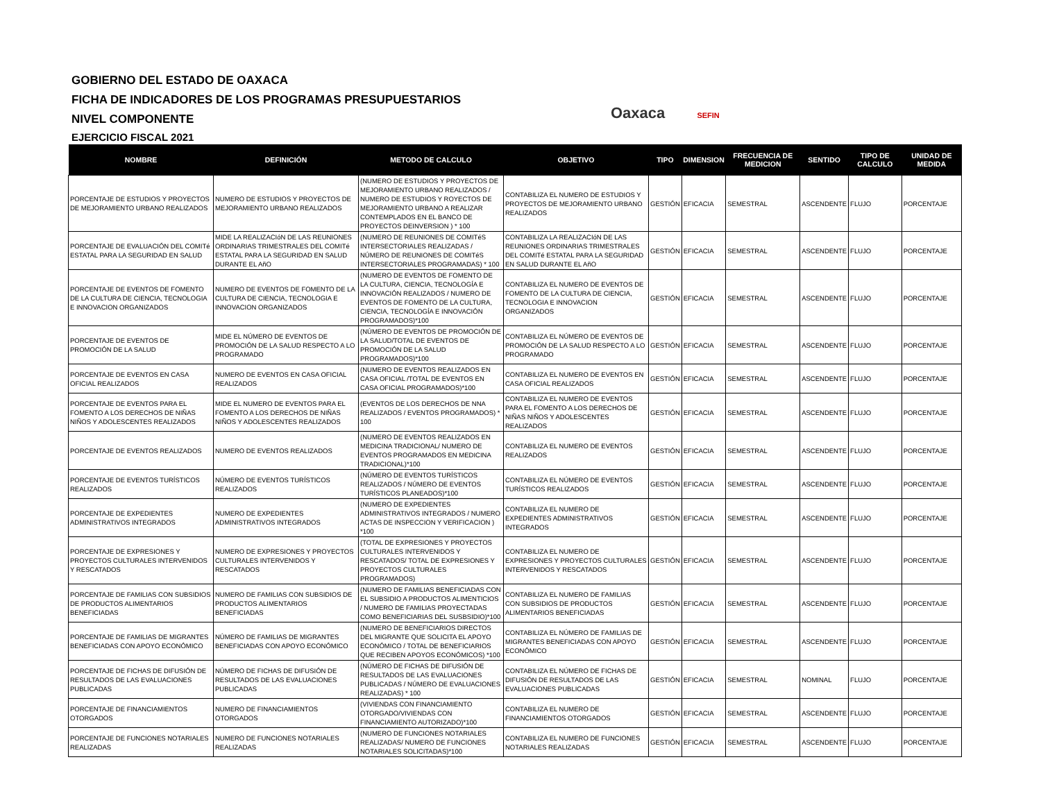GOBIERNO DEL ESTADO DE OAXACA
FICHA DE INDICADORES DE LOS PROGRAMAS PRESUPUESTARIOS
NIVEL COMPONENTE
EJERCICIO FISCAL 2021
Oaxaca SEFIN
| NOMBRE | DEFINICIÓN | METODO DE CALCULO | OBJETIVO | TIPO | DIMENSION | FRECUENCIA DE MEDICION | SENTIDO | TIPO DE CALCULO | UNIDAD DE MEDIDA |
| --- | --- | --- | --- | --- | --- | --- | --- | --- | --- |
| PORCENTAJE DE ESTUDIOS Y PROYECTOS DE MEJORAMIENTO URBANO REALIZADOS | NUMERO DE ESTUDIOS Y PROYECTOS DE MEJORAMIENTO URBANO REALIZADOS | (NUMERO DE ESTUDIOS Y PROYECTOS DE MEJORAMIENTO URBANO REALIZADOS / NUMERO DE ESTUDIOS Y ROYECTOS DE MEJORAMIENTO URBANO A REALIZAR CONTEMPLADOS EN EL BANCO DE PROYECTOS DEINVERSION ) * 100 | CONTABILIZA EL NUMERO DE ESTUDIOS Y PROYECTOS DE MEJORAMIENTO URBANO REALIZADOS | GESTIÓN | EFICACIA | SEMESTRAL | ASCENDENTE | FLUJO | PORCENTAJE |
| PORCENTAJE DE EVALUACIÓN DEL COMITé ESTATAL PARA LA SEGURIDAD EN SALUD | MIDE LA REALIZACIóN DE LAS REUNIONES ORDINARIAS TRIMESTRALES DEL COMITé ESTATAL PARA LA SEGURIDAD EN SALUD DURANTE EL AñO | (NUMERO DE REUNIONES DE COMITéS INTERSECTORIALES REALIZADAS / NÚMERO DE REUNIONES DE COMITéS INTERSECTORIALES PROGRAMADAS) * 100 | CONTABILIZA LA REALIZACIóN DE LAS REUNIONES ORDINARIAS TRIMESTRALES DEL COMITé ESTATAL PARA LA SEGURIDAD EN SALUD DURANTE EL AñO | GESTIÓN | EFICACIA | SEMESTRAL | ASCENDENTE | FLUJO | PORCENTAJE |
| PORCENTAJE DE EVENTOS DE FOMENTO DE LA CULTURA DE CIENCIA, TECNOLOGIA E INNOVACION ORGANIZADOS | NUMERO DE EVENTOS DE FOMENTO DE LA CULTURA DE CIENCIA, TECNOLOGIA E INNOVACION ORGANIZADOS | (NUMERO DE EVENTOS DE FOMENTO DE LA CULTURA, CIENCIA, TECNOLOGÍA E INNOVACIÓN REALIZADOS / NUMERO DE EVENTOS DE FOMENTO DE LA CULTURA, CIENCIA, TECNOLOGÍA E INNOVACIÓN PROGRAMADOS)*100 | CONTABILIZA EL NUMERO DE EVENTOS DE FOMENTO DE LA CULTURA DE CIENCIA, TECNOLOGIA E INNOVACION ORGANIZADOS | GESTIÓN | EFICACIA | SEMESTRAL | ASCENDENTE | FLUJO | PORCENTAJE |
| PORCENTAJE DE EVENTOS DE PROMOCIÓN DE LA SALUD | MIDE EL NÚMERO DE EVENTOS DE PROMOCIÓN DE LA SALUD RESPECTO A LO PROGRAMADO | (NÚMERO DE EVENTOS DE PROMOCIÓN DE LA SALUD/TOTAL DE EVENTOS DE PROMOCIÓN DE LA SALUD PROGRAMADOS)*100 | CONTABILIZA EL NÚMERO DE EVENTOS DE PROMOCIÓN DE LA SALUD RESPECTO A LO PROGRAMADO | GESTIÓN | EFICACIA | SEMESTRAL | ASCENDENTE | FLUJO | PORCENTAJE |
| PORCENTAJE DE EVENTOS EN CASA OFICIAL REALIZADOS | NUMERO DE EVENTOS EN CASA OFICIAL REALIZADOS | (NUMERO DE EVENTOS REALIZADOS EN CASA OFICIAL /TOTAL DE EVENTOS EN CASA OFICIAL PROGRAMADOS)*100 | CONTABILIZA EL NUMERO DE EVENTOS EN CASA OFICIAL REALIZADOS | GESTIÓN | EFICACIA | SEMESTRAL | ASCENDENTE | FLUJO | PORCENTAJE |
| PORCENTAJE DE EVENTOS PARA EL FOMENTO A LOS DERECHOS DE NIÑAS NIÑOS Y ADOLESCENTES REALIZADOS | MIDE EL NUMERO DE EVENTOS PARA EL FOMENTO A LOS DERECHOS DE NIÑAS NIÑOS Y ADOLESCENTES REALIZADOS | (EVENTOS DE LOS DERECHOS DE NNA REALIZADOS / EVENTOS PROGRAMADOS) * 100 | CONTABILIZA EL NUMERO DE EVENTOS PARA EL FOMENTO A LOS DERECHOS DE NIÑAS NIÑOS Y ADOLESCENTES REALIZADOS | GESTIÓN | EFICACIA | SEMESTRAL | ASCENDENTE | FLUJO | PORCENTAJE |
| PORCENTAJE DE EVENTOS REALIZADOS | NUMERO DE EVENTOS REALIZADOS | (NUMERO DE EVENTOS REALIZADOS EN MEDICINA TRADICIONAL/ NUMERO DE EVENTOS PROGRAMADOS EN MEDICINA TRADICIONAL)*100 | CONTABILIZA EL NUMERO DE EVENTOS REALIZADOS | GESTIÓN | EFICACIA | SEMESTRAL | ASCENDENTE | FLUJO | PORCENTAJE |
| PORCENTAJE DE EVENTOS TURÍSTICOS REALIZADOS | NÚMERO DE EVENTOS TURÍSTICOS REALIZADOS | (NÚMERO DE EVENTOS TURÍSTICOS REALIZADOS / NÚMERO DE EVENTOS TURÍSTICOS PLANEADOS)*100 | CONTABILIZA EL NÚMERO DE EVENTOS TURÍSTICOS REALIZADOS | GESTIÓN | EFICACIA | SEMESTRAL | ASCENDENTE | FLUJO | PORCENTAJE |
| PORCENTAJE DE EXPEDIENTES ADMINISTRATIVOS INTEGRADOS | NUMERO DE EXPEDIENTES ADMINISTRATIVOS INTEGRADOS | (NUMERO DE EXPEDIENTES ADMINISTRATIVOS INTEGRADOS / NUMERO ACTAS DE INSPECCION Y VERIFICACION ) *100 | CONTABILIZA EL NUMERO DE EXPEDIENTES ADMINISTRATIVOS INTEGRADOS | GESTIÓN | EFICACIA | SEMESTRAL | ASCENDENTE | FLUJO | PORCENTAJE |
| PORCENTAJE DE EXPRESIONES Y PROYECTOS CULTURALES INTERVENIDOS Y RESCATADOS | NUMERO DE EXPRESIONES Y PROYECTOS CULTURALES INTERVENIDOS Y RESCATADOS | (TOTAL DE EXPRESIONES Y PROYECTOS CULTURALES INTERVENIDOS Y RESCATADOS/ TOTAL DE EXPRESIONES Y PROYECTOS CULTURALES PROGRAMADOS) | CONTABILIZA EL NUMERO DE EXPRESIONES Y PROYECTOS CULTURALES INTERVENIDOS Y RESCATADOS | GESTIÓN | EFICACIA | SEMESTRAL | ASCENDENTE | FLUJO | PORCENTAJE |
| PORCENTAJE DE FAMILIAS CON SUBSIDIOS DE PRODUCTOS ALIMENTARIOS BENEFICIADAS | NUMERO DE FAMILIAS CON SUBSIDIOS DE PRODUCTOS ALIMENTARIOS BENEFICIADAS | (NUMERO DE FAMILIAS BENEFICIADAS CON EL SUBSIDIO A PRODUCTOS ALIMENTICIOS / NUMERO DE FAMILIAS PROYECTADAS COMO BENEFICIARIAS DEL SUSBSIDIO)*100 | CONTABILIZA EL NUMERO DE FAMILIAS CON SUBSIDIOS DE PRODUCTOS ALIMENTARIOS BENEFICIADAS | GESTIÓN | EFICACIA | SEMESTRAL | ASCENDENTE | FLUJO | PORCENTAJE |
| PORCENTAJE DE FAMILIAS DE MIGRANTES BENEFICIADAS CON APOYO ECONÓMICO | NÚMERO DE FAMILIAS DE MIGRANTES BENEFICIADAS CON APOYO ECONÓMICO | (NUMERO DE BENEFICIARIOS DIRECTOS DEL MIGRANTE QUE SOLICITA EL APOYO ECONÓMICO / TOTAL DE BENEFICIARIOS QUE RECIBEN APOYOS ECONÓMICOS) *100 | CONTABILIZA EL NÚMERO DE FAMILIAS DE MIGRANTES BENEFICIADAS CON APOYO ECONÓMICO | GESTIÓN | EFICACIA | SEMESTRAL | ASCENDENTE | FLUJO | PORCENTAJE |
| PORCENTAJE DE FICHAS DE DIFUSIÓN DE RESULTADOS DE LAS EVALUACIONES PUBLICADAS | NÚMERO DE FICHAS DE DIFUSIÓN DE RESULTADOS DE LAS EVALUACIONES PUBLICADAS | (NÚMERO DE FICHAS DE DIFUSIÓN DE RESULTADOS DE LAS EVALUACIONES PUBLICADAS / NÚMERO DE EVALUACIONES REALIZADAS) * 100 | CONTABILIZA EL NÚMERO DE FICHAS DE DIFUSIÓN DE RESULTADOS DE LAS EVALUACIONES PUBLICADAS | GESTIÓN | EFICACIA | SEMESTRAL | NOMINAL | FLUJO | PORCENTAJE |
| PORCENTAJE DE FINANCIAMIENTOS OTORGADOS | NUMERO DE FINANCIAMIENTOS OTORGADOS | (VIVIENDAS CON FINANCIAMIENTO OTORGADO/VIVIENDAS CON FINANCIAMIENTO AUTORIZADO)*100 | CONTABILIZA EL NUMERO DE FINANCIAMIENTOS OTORGADOS | GESTIÓN | EFICACIA | SEMESTRAL | ASCENDENTE | FLUJO | PORCENTAJE |
| PORCENTAJE DE FUNCIONES NOTARIALES REALIZADAS | NUMERO DE FUNCIONES NOTARIALES REALIZADAS | (NUMERO DE FUNCIONES NOTARIALES REALIZADAS/ NUMERO DE FUNCIONES NOTARIALES SOLICITADAS)*100 | CONTABILIZA EL NUMERO DE FUNCIONES NOTARIALES REALIZADAS | GESTIÓN | EFICACIA | SEMESTRAL | ASCENDENTE | FLUJO | PORCENTAJE |